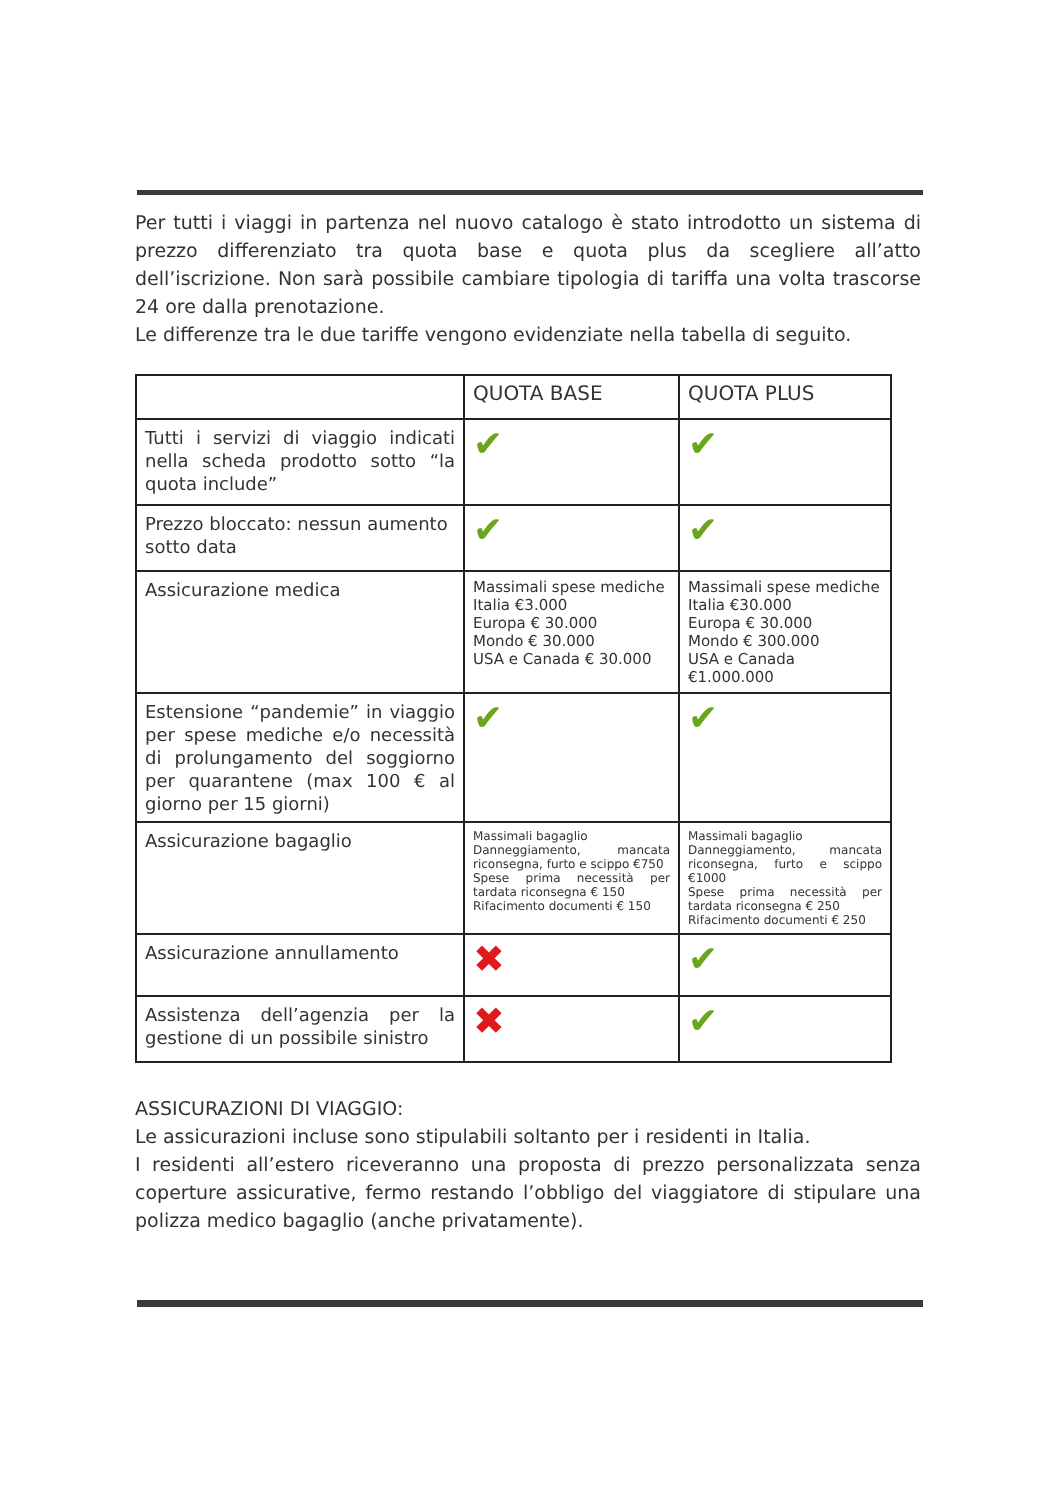Per tutti i viaggi in partenza nel nuovo catalogo è stato introdotto un sistema di prezzo differenziato tra quota base e quota plus da scegliere all’atto dell’iscrizione. Non sarà possibile cambiare tipologia di tariffa una volta trascorse 24 ore dalla prenotazione.
Le differenze tra le due tariffe vengono evidenziate nella tabella di seguito.
| | QUOTA BASE | QUOTA PLUS |
| Tutti i servizi di viaggio indicati nella scheda prodotto sotto “la quota include” | ✔ | ✔ |
| Prezzo bloccato: nessun aumento sotto data | ✔ | ✔ |
| Assicurazione medica | Massimali spese mediche Italia €3.000 Europa € 30.000 Mondo € 30.000 USA e Canada € 30.000 | Massimali spese mediche Italia €30.000 Europa € 30.000 Mondo € 300.000 USA e Canada €1.000.000 |
| Estensione “pandemie” in viaggio per spese mediche e/o necessità di prolungamento del soggiorno per quarantene (max 100 € al giorno per 15 giorni) | ✔ | ✔ |
| Assicurazione bagaglio | Massimali bagaglio Danneggiamento, mancata riconsegna, furto e scippo €750 Spese prima necessità per tardata riconsegna € 150 Rifacimento documenti € 150 | Massimali bagaglio Danneggiamento, mancata riconsegna, furto e scippo €1000 Spese prima necessità per tardata riconsegna € 250 Rifacimento documenti € 250 |
| Assicurazione annullamento | ✖ | ✔ |
| Assistenza dell’agenzia per la gestione di un possibile sinistro | ✖ | ✔ |
ASSICURAZIONI DI VIAGGIO:
Le assicurazioni incluse sono stipulabili soltanto per i residenti in Italia.
I residenti all’estero riceveranno una proposta di prezzo personalizzata senza coperture assicurative, fermo restando l’obbligo del viaggiatore di stipulare una polizza medico bagaglio (anche privatamente).